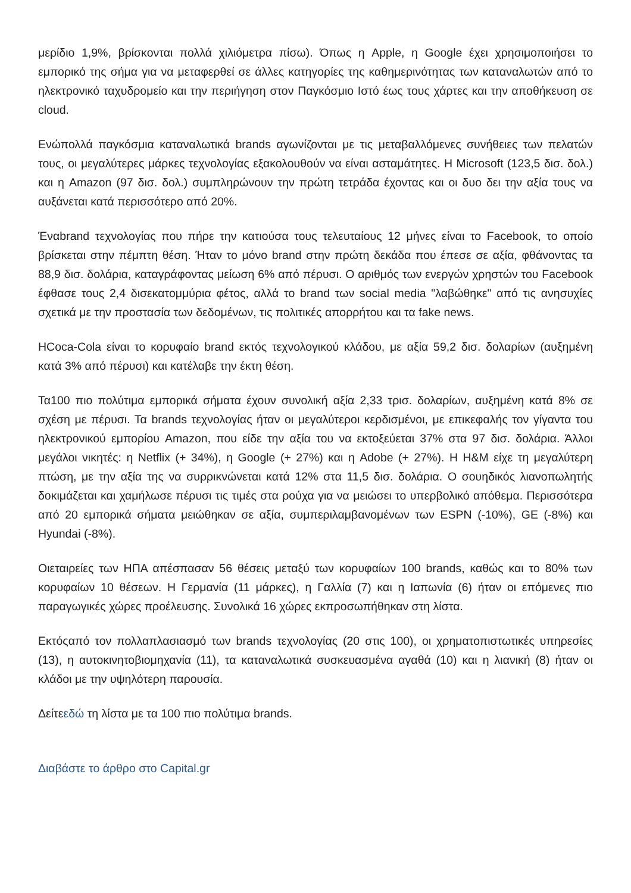μερίδιο 1,9%, βρίσκονται πολλά χιλιόμετρα πίσω). Όπως η Apple, η Google έχει χρησιμοποιήσει το εμπορικό της σήμα για να μεταφερθεί σε άλλες κατηγορίες της καθημερινότητας των καταναλωτών από το ηλεκτρονικό ταχυδρομείο και την περιήγηση στον Παγκόσμιο Ιστό έως τους χάρτες και την αποθήκευση σε cloud.
Ενώπολλά παγκόσμια καταναλωτικά brands αγωνίζονται με τις μεταβαλλόμενες συνήθειες των πελατών τους, οι μεγαλύτερες μάρκες τεχνολογίας εξακολουθούν να είναι ασταμάτητες. Η Microsoft (123,5 δισ. δολ.) και η Amazon (97 δισ. δολ.) συμπληρώνουν την πρώτη τετράδα έχοντας και οι δυο δει την αξία τους να αυξάνεται κατά περισσότερο από 20%.
Έναbrand τεχνολογίας που πήρε την κατιούσα τους τελευταίους 12 μήνες είναι το Facebook, το οποίο βρίσκεται στην πέμπτη θέση. Ήταν το μόνο brand στην πρώτη δεκάδα που έπεσε σε αξία, φθάνοντας τα 88,9 δισ. δολάρια, καταγράφοντας μείωση 6% από πέρυσι. Ο αριθμός των ενεργών χρηστών του Facebook έφθασε τους 2,4 δισεκατομμύρια φέτος, αλλά το brand των social media "λαβώθηκε" από τις ανησυχίες σχετικά με την προστασία των δεδομένων, τις πολιτικές απορρήτου και τα fake news.
ΗCoca-Cola είναι το κορυφαίο brand εκτός τεχνολογικού κλάδου, με αξία 59,2 δισ. δολαρίων (αυξημένη κατά 3% από πέρυσι) και κατέλαβε την έκτη θέση.
Τα100 πιο πολύτιμα εμπορικά σήματα έχουν συνολική αξία 2,33 τρισ. δολαρίων, αυξημένη κατά 8% σε σχέση με πέρυσι. Τα brands τεχνολογίας ήταν οι μεγαλύτεροι κερδισμένοι, με επικεφαλής τον γίγαντα του ηλεκτρονικού εμπορίου Amazon, που είδε την αξία του να εκτοξεύεται 37% στα 97 δισ. δολάρια. Άλλοι μεγάλοι νικητές: η Netflix (+ 34%), η Google (+ 27%) και η Adobe (+ 27%). Η H&M είχε τη μεγαλύτερη πτώση, με την αξία της να συρρικνώνεται κατά 12% στα 11,5 δισ. δολάρια. Ο σουηδικός λιανοπωλητής δοκιμάζεται και χαμήλωσε πέρυσι τις τιμές στα ρούχα για να μειώσει το υπερβολικό απόθεμα. Περισσότερα από 20 εμπορικά σήματα μειώθηκαν σε αξία, συμπεριλαμβανομένων των ESPN (-10%), GE (-8%) και Hyundai (-8%).
Οιεταιρείες των ΗΠΑ απέσπασαν 56 θέσεις μεταξύ των κορυφαίων 100 brands, καθώς και το 80% των κορυφαίων 10 θέσεων. Η Γερμανία (11 μάρκες), η Γαλλία (7) και η Ιαπωνία (6) ήταν οι επόμενες πιο παραγωγικές χώρες προέλευσης. Συνολικά 16 χώρες εκπροσωπήθηκαν στη λίστα.
Εκτόςαπό τον πολλαπλασιασμό των brands τεχνολογίας (20 στις 100), οι χρηματοπιστωτικές υπηρεσίες (13), η αυτοκινητοβιομηχανία (11), τα καταναλωτικά συσκευασμένα αγαθά (10) και η λιανική (8) ήταν οι κλάδοι με την υψηλότερη παρουσία.
Δείτεεδώ τη λίστα με τα 100 πιο πολύτιμα brands.
Διαβάστε το άρθρο στο Capital.gr